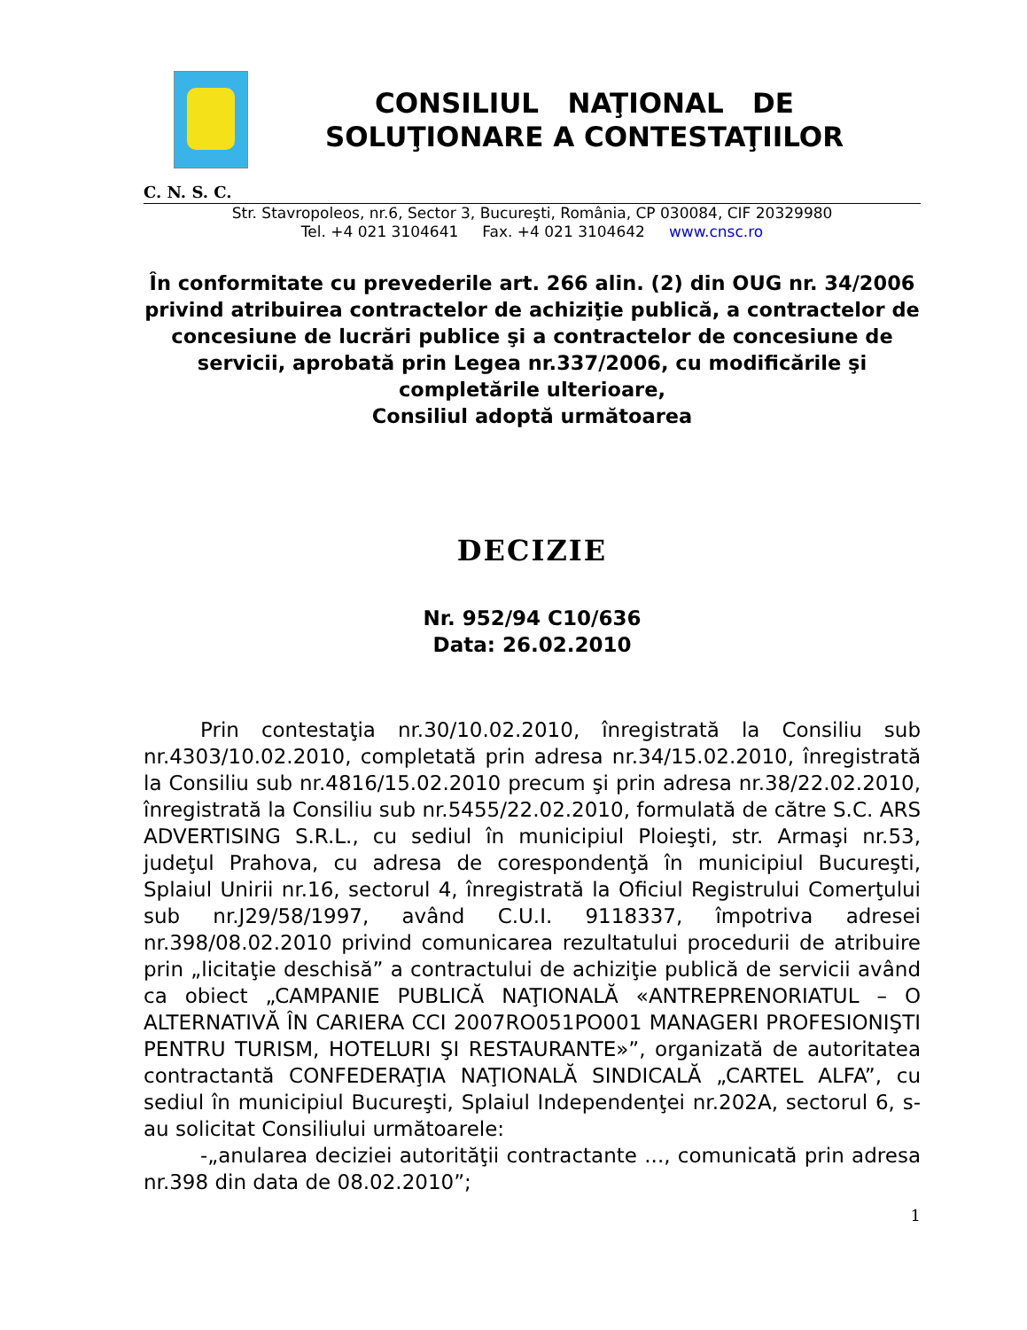CONSILIUL NAŢIONAL DE
SOLUŢIONARE A CONTESTAŢIILOR
C. N. S. C.
Str. Stavropoleos, nr.6, Sector 3, Bucureşti, România, CP 030084, CIF 20329980
Tel. +4 021 3104641 Fax. +4 021 3104642 www.cnsc.ro
În conformitate cu prevederile art. 266 alin. (2) din OUG nr. 34/2006 privind atribuirea contractelor de achiziţie publică, a contractelor de concesiune de lucrări publice şi a contractelor de concesiune de servicii, aprobată prin Legea nr.337/2006, cu modificările şi completările ulterioare,
Consiliul adoptă următoarea
DECIZIE
Nr. 952/94 C10/636
Data: 26.02.2010
Prin contestaţia nr.30/10.02.2010, înregistrată la Consiliu sub nr.4303/10.02.2010, completată prin adresa nr.34/15.02.2010, înregistrată la Consiliu sub nr.4816/15.02.2010 precum şi prin adresa nr.38/22.02.2010, înregistrată la Consiliu sub nr.5455/22.02.2010, formulată de către S.C. ARS ADVERTISING S.R.L., cu sediul în municipiul Ploieşti, str. Armaşi nr.53, judeţul Prahova, cu adresa de corespondenţă în municipiul Bucureşti, Splaiul Unirii nr.16, sectorul 4, înregistrată la Oficiul Registrului Comerţului sub nr.J29/58/1997, având C.U.I. 9118337, împotriva adresei nr.398/08.02.2010 privind comunicarea rezultatului procedurii de atribuire prin „licitaţie deschisă” a contractului de achiziţie publică de servicii având ca obiect „CAMPANIE PUBLICĂ NAŢIONALĂ «ANTREPRENORIATUL – O ALTERNATIVĂ ÎN CARIERA CCI 2007RO051PO001 MANAGERI PROFESIONIŞTI PENTRU TURISM, HOTELURI ŞI RESTAURANTE»”, organizată de autoritatea contractantă CONFEDERAŢIA NAŢIONALĂ SINDICALĂ „CARTEL ALFA”, cu sediul în municipiul Bucureşti, Splaiul Independenţei nr.202A, sectorul 6, s-au solicitat Consiliului următoarele:
-„anularea deciziei autorităţii contractante ..., comunicată prin adresa nr.398 din data de 08.02.2010”;
1